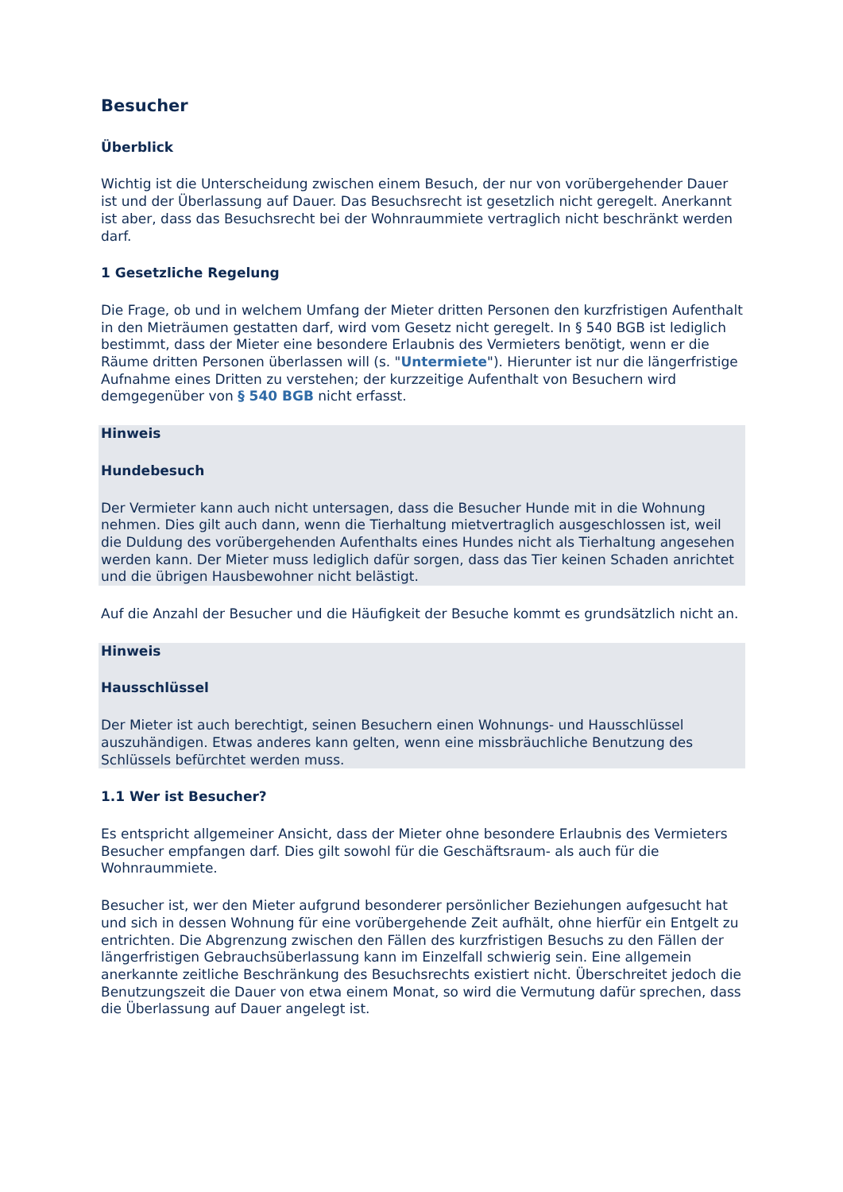Besucher
Überblick
Wichtig ist die Unterscheidung zwischen einem Besuch, der nur von vorübergehender Dauer ist und der Überlassung auf Dauer. Das Besuchsrecht ist gesetzlich nicht geregelt. Anerkannt ist aber, dass das Besuchsrecht bei der Wohnraummiete vertraglich nicht beschränkt werden darf.
1 Gesetzliche Regelung
Die Frage, ob und in welchem Umfang der Mieter dritten Personen den kurzfristigen Aufenthalt in den Mieträumen gestatten darf, wird vom Gesetz nicht geregelt. In § 540 BGB ist lediglich bestimmt, dass der Mieter eine besondere Erlaubnis des Vermieters benötigt, wenn er die Räume dritten Personen überlassen will (s. "Untermiete"). Hierunter ist nur die längerfristige Aufnahme eines Dritten zu verstehen; der kurzzeitige Aufenthalt von Besuchern wird demgegenüber von § 540 BGB nicht erfasst.
Hinweis
Hundebesuch
Der Vermieter kann auch nicht untersagen, dass die Besucher Hunde mit in die Wohnung nehmen. Dies gilt auch dann, wenn die Tierhaltung mietvertraglich ausgeschlossen ist, weil die Duldung des vorübergehenden Aufenthalts eines Hundes nicht als Tierhaltung angesehen werden kann. Der Mieter muss lediglich dafür sorgen, dass das Tier keinen Schaden anrichtet und die übrigen Hausbewohner nicht belästigt.
Auf die Anzahl der Besucher und die Häufigkeit der Besuche kommt es grundsätzlich nicht an.
Hinweis
Hausschlüssel
Der Mieter ist auch berechtigt, seinen Besuchern einen Wohnungs- und Hausschlüssel auszuhändigen. Etwas anderes kann gelten, wenn eine missbräuchliche Benutzung des Schlüssels befürchtet werden muss.
1.1 Wer ist Besucher?
Es entspricht allgemeiner Ansicht, dass der Mieter ohne besondere Erlaubnis des Vermieters Besucher empfangen darf. Dies gilt sowohl für die Geschäftsraum- als auch für die Wohnraummiete.
Besucher ist, wer den Mieter aufgrund besonderer persönlicher Beziehungen aufgesucht hat und sich in dessen Wohnung für eine vorübergehende Zeit aufhält, ohne hierfür ein Entgelt zu entrichten. Die Abgrenzung zwischen den Fällen des kurzfristigen Besuchs zu den Fällen der längerfristigen Gebrauchsüberlassung kann im Einzelfall schwierig sein. Eine allgemein anerkannte zeitliche Beschränkung des Besuchsrechts existiert nicht. Überschreitet jedoch die Benutzungszeit die Dauer von etwa einem Monat, so wird die Vermutung dafür sprechen, dass die Überlassung auf Dauer angelegt ist.